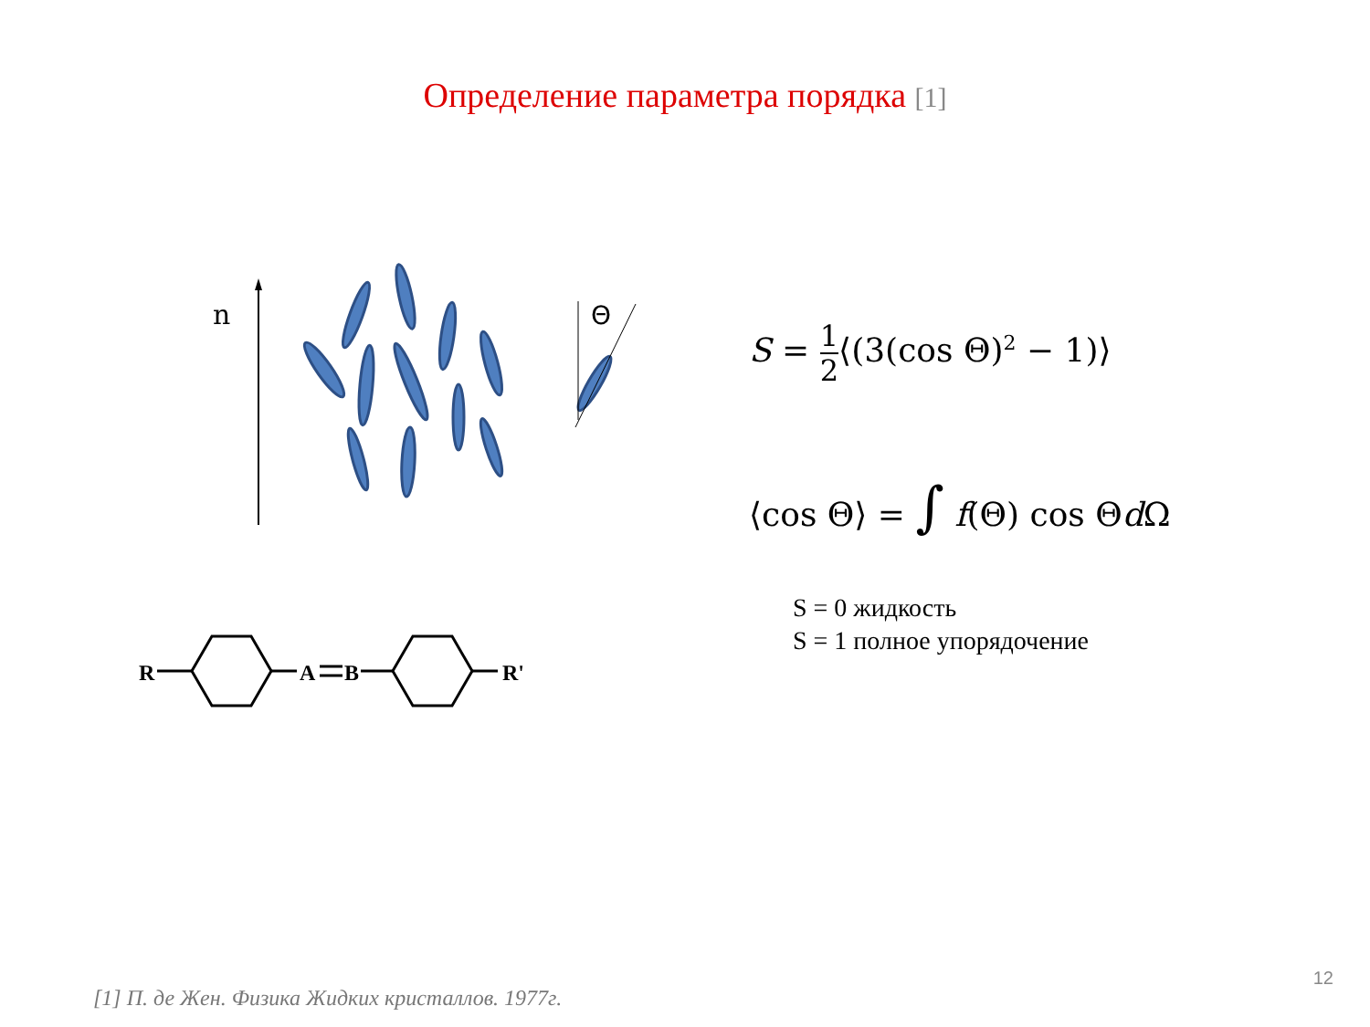Определение параметра порядка [1]
n
Θ
R
A
B
R'
S = 1 2⟨(3(cos Θ)<sup>2</sup> − 1)⟩
⟨cos Θ⟩ = ∫ f(Θ) cos Θd Ω
S = 0 жидкость
S = 1 полное упорядочение
12
[1] П. де Жен. Физика Жидких кристаллов. 1977г.